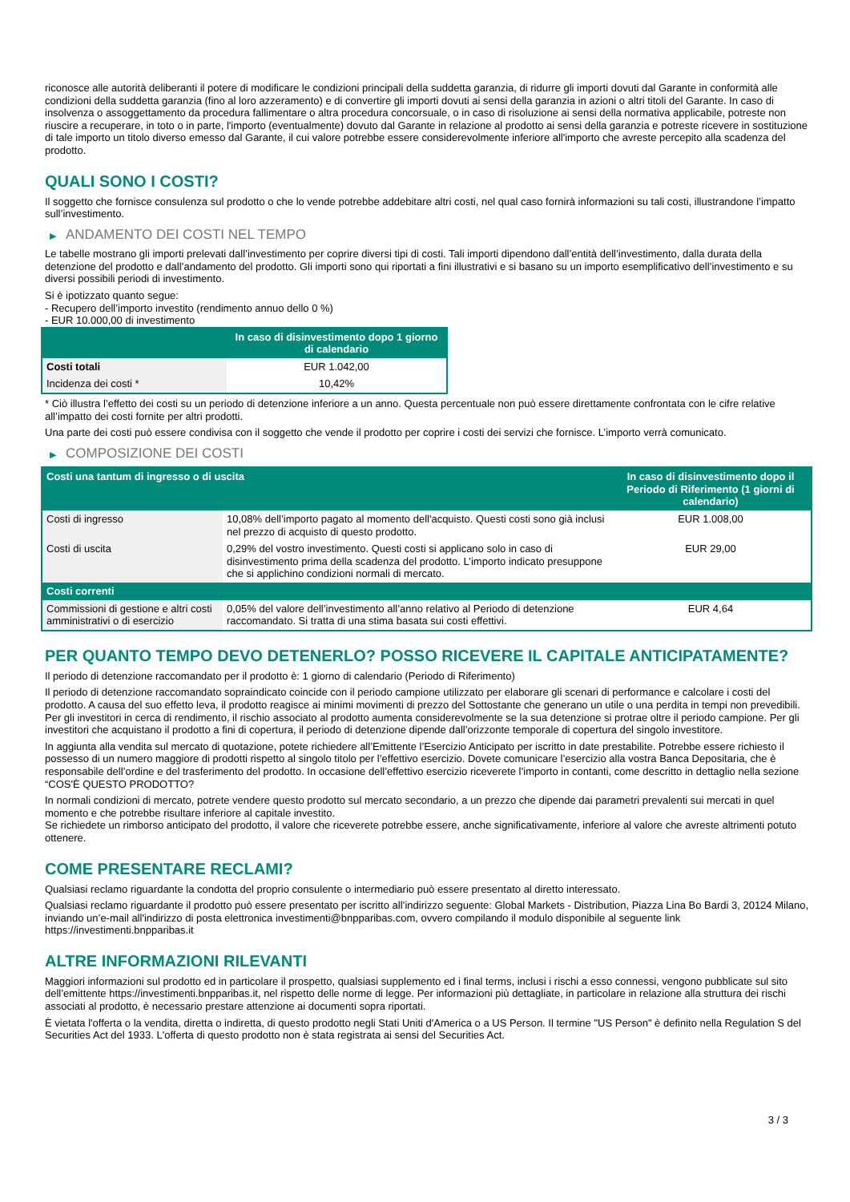riconosce alle autorità deliberanti il potere di modificare le condizioni principali della suddetta garanzia, di ridurre gli importi dovuti dal Garante in conformità alle condizioni della suddetta garanzia (fino al loro azzeramento) e di convertire gli importi dovuti ai sensi della garanzia in azioni o altri titoli del Garante. In caso di insolvenza o assoggettamento da procedura fallimentare o altra procedura concorsuale, o in caso di risoluzione ai sensi della normativa applicabile, potreste non riuscire a recuperare, in toto o in parte, l'importo (eventualmente) dovuto dal Garante in relazione al prodotto ai sensi della garanzia e potreste ricevere in sostituzione di tale importo un titolo diverso emesso dal Garante, il cui valore potrebbe essere considerevolmente inferiore all'importo che avreste percepito alla scadenza del prodotto.
QUALI SONO I COSTI?
Il soggetto che fornisce consulenza sul prodotto o che lo vende potrebbe addebitare altri costi, nel qual caso fornirà informazioni su tali costi, illustrandone l’impatto sull’investimento.
▶ ANDAMENTO DEI COSTI NEL TEMPO
Le tabelle mostrano gli importi prelevati dall’investimento per coprire diversi tipi di costi. Tali importi dipendono dall’entità dell’investimento, dalla durata della detenzione del prodotto e dall’andamento del prodotto. Gli importi sono qui riportati a fini illustrativi e si basano su un importo esemplificativo dell’investimento e su diversi possibili periodi di investimento.
Si è ipotizzato quanto segue:
- Recupero dell’importo investito (rendimento annuo dello 0 %)
- EUR 10.000,00 di investimento
| | In caso di disinvestimento dopo 1 giorno di calendario |
| --- | --- |
| Costi totali | EUR 1.042,00 |
| Incidenza dei costi * | 10,42% |
* Ciò illustra l’effetto dei costi su un periodo di detenzione inferiore a un anno. Questa percentuale non può essere direttamente confrontata con le cifre relative all’impatto dei costi fornite per altri prodotti.
Una parte dei costi può essere condivisa con il soggetto che vende il prodotto per coprire i costi dei servizi che fornisce. L’importo verrà comunicato.
▶ COMPOSIZIONE DEI COSTI
| Costi una tantum di ingresso o di uscita | | In caso di disinvestimento dopo il Periodo di Riferimento (1 giorni di calendario) |
| --- | --- | --- |
| Costi di ingresso | 10,08% dell’importo pagato al momento dell'acquisto. Questi costi sono già inclusi nel prezzo di acquisto di questo prodotto. | EUR 1.008,00 |
| Costi di uscita | 0,29% del vostro investimento. Questi costi si applicano solo in caso di disinvestimento prima della scadenza del prodotto. L’importo indicato presuppone che si applichino condizioni normali di mercato. | EUR 29,00 |
| Costi correnti | | |
| Commissioni di gestione e altri costi amministrativi o di esercizio | 0,05% del valore dell’investimento all’anno relativo al Periodo di detenzione raccomandato. Si tratta di una stima basata sui costi effettivi. | EUR 4,64 |
PER QUANTO TEMPO DEVO DETENERLO? POSSO RICEVERE IL CAPITALE ANTICIPATAMENTE?
Il periodo di detenzione raccomandato per il prodotto è: 1 giorno di calendario (Periodo di Riferimento)
Il periodo di detenzione raccomandato sopraindicato coincide con il periodo campione utilizzato per elaborare gli scenari di performance e calcolare i costi del prodotto. A causa del suo effetto leva, il prodotto reagisce ai minimi movimenti di prezzo del Sottostante che generano un utile o una perdita in tempi non prevedibili. Per gli investitori in cerca di rendimento, il rischio associato al prodotto aumenta considerevolmente se la sua detenzione si protrae oltre il periodo campione. Per gli investitori che acquistano il prodotto a fini di copertura, il periodo di detenzione dipende dall’orizzonte temporale di copertura del singolo investitore.
In aggiunta alla vendita sul mercato di quotazione, potete richiedere all’Emittente l’Esercizio Anticipato per iscritto in date prestabilite. Potrebbe essere richiesto il possesso di un numero maggiore di prodotti rispetto al singolo titolo per l’effettivo esercizio. Dovete comunicare l’esercizio alla vostra Banca Depositaria, che è responsabile dell’ordine e del trasferimento del prodotto. In occasione dell’effettivo esercizio riceverete l’importo in contanti, come descritto in dettaglio nella sezione “COS'È QUESTO PRODOTTO?
In normali condizioni di mercato, potrete vendere questo prodotto sul mercato secondario, a un prezzo che dipende dai parametri prevalenti sui mercati in quel momento e che potrebbe risultare inferiore al capitale investito.
Se richiedete un rimborso anticipato del prodotto, il valore che riceverete potrebbe essere, anche significativamente, inferiore al valore che avreste altrimenti potuto ottenere.
COME PRESENTARE RECLAMI?
Qualsiasi reclamo riguardante la condotta del proprio consulente o intermediario può essere presentato al diretto interessato.
Qualsiasi reclamo riguardante il prodotto può essere presentato per iscritto all’indirizzo seguente: Global Markets - Distribution, Piazza Lina Bo Bardi 3, 20124 Milano, inviando un’e-mail all'indirizzo di posta elettronica investimenti@bnpparibas.com, ovvero compilando il modulo disponibile al seguente link https://investimenti.bnpparibas.it
ALTRE INFORMAZIONI RILEVANTI
Maggiori informazioni sul prodotto ed in particolare il prospetto, qualsiasi supplemento ed i final terms, inclusi i rischi a esso connessi, vengono pubblicate sul sito dell’emittente https://investimenti.bnpparibas.it, nel rispetto delle norme di legge. Per informazioni più dettagliate, in particolare in relazione alla struttura dei rischi associati al prodotto, è necessario prestare attenzione ai documenti sopra riportati.
È vietata l'offerta o la vendita, diretta o indiretta, di questo prodotto negli Stati Uniti d'America o a US Person. Il termine "US Person" è definito nella Regulation S del Securities Act del 1933. L'offerta di questo prodotto non è stata registrata ai sensi del Securities Act.
3 / 3